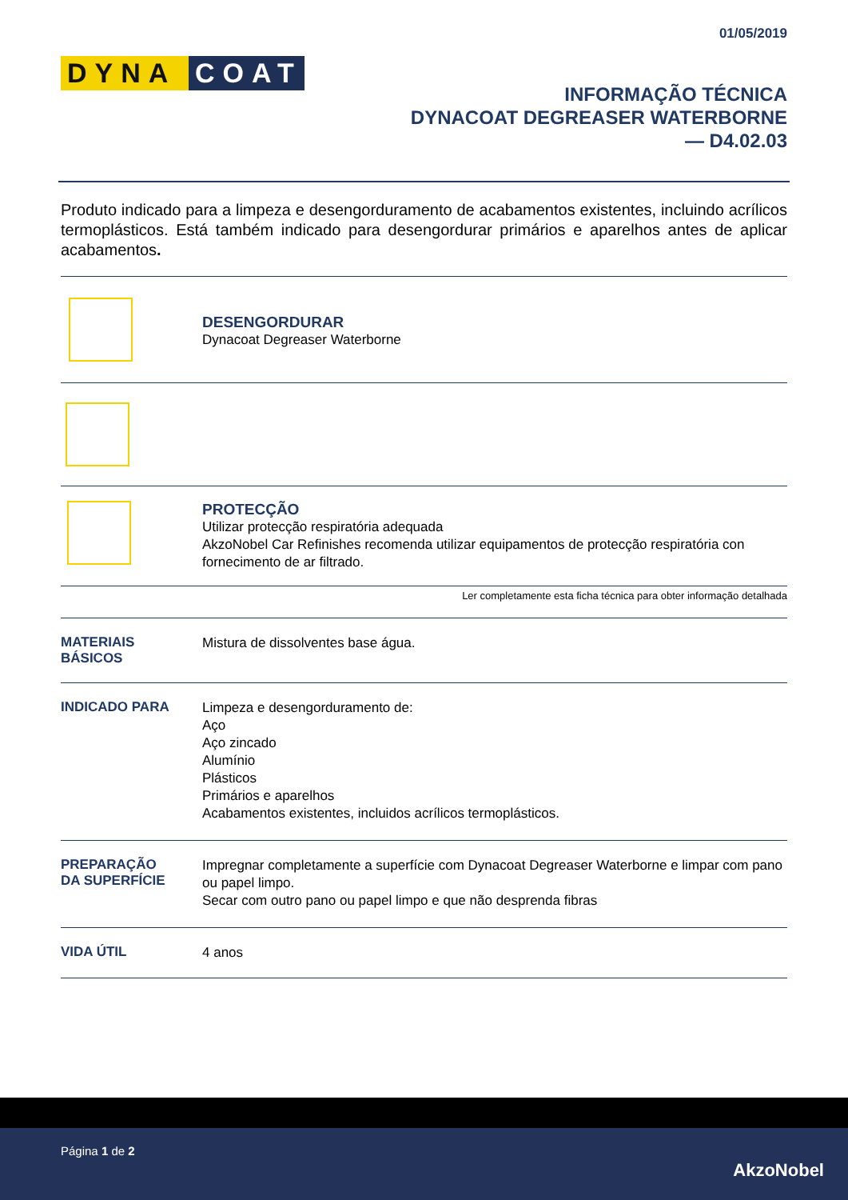01/05/2019
DYNA COAT
INFORMAÇÃO TÉCNICA
DYNACOAT DEGREASER WATERBORNE
— D4.02.03
Produto indicado para a limpeza e desengorduramento de acabamentos existentes, incluindo acrílicos termoplásticos. Está também indicado para desengordurar primários e aparelhos antes de aplicar acabamentos.
DESENGORDURAR
Dynacoat Degreaser Waterborne
PROTECÇÃO
Utilizar protecção respiratória adequada
AkzoNobel Car Refinishes recomenda utilizar equipamentos de protecção respiratória con fornecimento de ar filtrado.
Ler completamente esta ficha técnica para obter informação detalhada
MATERIAIS
BÁSICOS
Mistura de dissolventes base água.
INDICADO PARA
Limpeza e desengorduramento de:
Aço
Aço zincado
Alumínio
Plásticos
Primários e aparelhos
Acabamentos existentes, incluidos acrílicos termoplásticos.
PREPARAÇÃO
DA SUPERFÍCIE
Impregnar completamente a superfície com Dynacoat Degreaser Waterborne e limpar com pano ou papel limpo.
Secar com outro pano ou papel limpo e que não desprenda fibras
VIDA ÚTIL
4 anos
Página 1 de 2
AkzoNobel